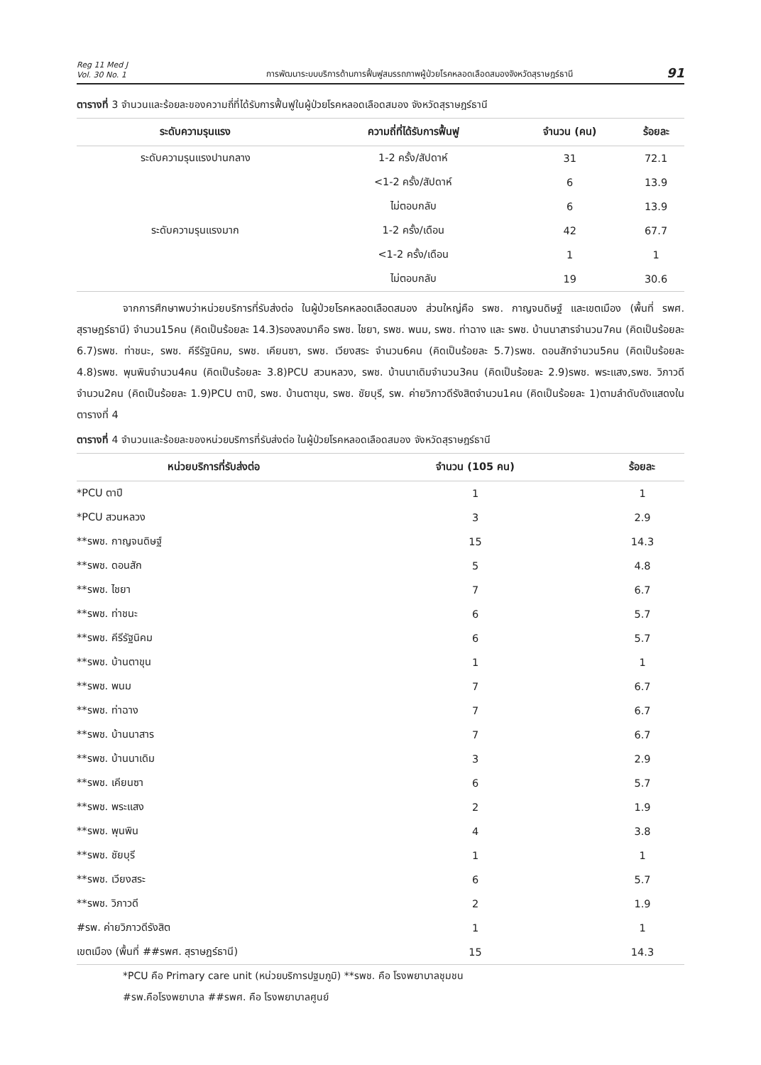Reg 11 Med J
Vol. 30 No. 1
การพัฒนาระบบบริการด้านการฟื้นฟูสมรรถภาพผู้ป่วยโรคหลอดเลือดสมองจังหวัดสุราษฎร์ธานี
91
ตารางที่ 3 จำนวนและร้อยละของความถี่ที่ได้รับการฟื้นฟูในผู้ป่วยโรคหลอดเลือดสมอง จังหวัดสุราษฎร์ธานี
| ระดับความรุนแรง | ความถี่ที่ได้รับการฟื้นฟู | จำนวน (คน) | ร้อยละ |
| --- | --- | --- | --- |
| ระดับความรุนแรงปานกลาง | 1-2 ครั้ง/สัปดาห์ | 31 | 72.1 |
| | <1-2 ครั้ง/สัปดาห์ | 6 | 13.9 |
| | ไม่ตอบกลับ | 6 | 13.9 |
| ระดับความรุนแรงมาก | 1-2 ครั้ง/เดือน | 42 | 67.7 |
| | <1-2 ครั้ง/เดือน | 1 | 1 |
| | ไม่ตอบกลับ | 19 | 30.6 |
จากการศึกษาพบว่าหน่วยบริการที่รับส่งต่อ ในผู้ป่วยโรคหลอดเลือดสมอง ส่วนใหญ่คือ รพช. กาญจนดิษฐ์ และเขตเมือง (พื้นที่ รพศ. สุราษฎร์ธานี) จำนวน15คน (คิดเป็นร้อยละ 14.3)รองลงมาคือ รพช. ไชยา, รพช. พนม, รพช. ท่าฉาง และ รพช. บ้านนาสารจำนวน7คน (คิดเป็นร้อยละ 6.7)รพช. ท่าชนะ, รพช. คีรีรัฐนิคม, รพช. เคียนซา, รพช. เวียงสระ จำนวน6คน (คิดเป็นร้อยละ 5.7)รพช. ดอนสักจำนวน5คน (คิดเป็นร้อยละ 4.8)รพช. พุนพินจำนวน4คน (คิดเป็นร้อยละ 3.8)PCU สวนหลวง, รพช. บ้านนาเดิมจำนวน3คน (คิดเป็นร้อยละ 2.9)รพช. พระแสง,รพช. วิภาวดี จำนวน2คน (คิดเป็นร้อยละ 1.9)PCU ตาปี, รพช. บ้านตาขุน, รพช. ชัยบุรี, รพ. ค่ายวิภาวดีรังสิตจำนวน1คน (คิดเป็นร้อยละ 1)ตามลำดับดังแสดงในตารางที่ 4
ตารางที่ 4 จำนวนและร้อยละของหน่วยบริการที่รับส่งต่อ ในผู้ป่วยโรคหลอดเลือดสมอง จังหวัดสุราษฎร์ธานี
| หน่วยบริการที่รับส่งต่อ | จำนวน (105 คน) | ร้อยละ |
| --- | --- | --- |
| *PCU ตาปี | 1 | 1 |
| *PCU สวนหลวง | 3 | 2.9 |
| **รพช. กาญจนดิษฐ์ | 15 | 14.3 |
| **รพช. ดอนสัก | 5 | 4.8 |
| **รพช. ไชยา | 7 | 6.7 |
| **รพช. ท่าชนะ | 6 | 5.7 |
| **รพช. คีรีรัฐนิคม | 6 | 5.7 |
| **รพช. บ้านตาขุน | 1 | 1 |
| **รพช. พนม | 7 | 6.7 |
| **รพช. ท่าฉาง | 7 | 6.7 |
| **รพช. บ้านนาสาร | 7 | 6.7 |
| **รพช. บ้านนาเดิม | 3 | 2.9 |
| **รพช. เคียนซา | 6 | 5.7 |
| **รพช. พระแสง | 2 | 1.9 |
| **รพช. พุนพิน | 4 | 3.8 |
| **รพช. ชัยบุรี | 1 | 1 |
| **รพช. เวียงสระ | 6 | 5.7 |
| **รพช. วิภาวดี | 2 | 1.9 |
| #รพ. ค่ายวิภาวดีรังสิต | 1 | 1 |
| เขตเมือง (พื้นที่ ##รพศ. สุราษฎร์ธานี) | 15 | 14.3 |
*PCU คือ Primary care unit (หน่วยบริการปฐมภูมิ) **รพช. คือ โรงพยาบาลชุมชน
#รพ.คือโรงพยาบาล ##รพศ. คือ โรงพยาบาลศูนย์